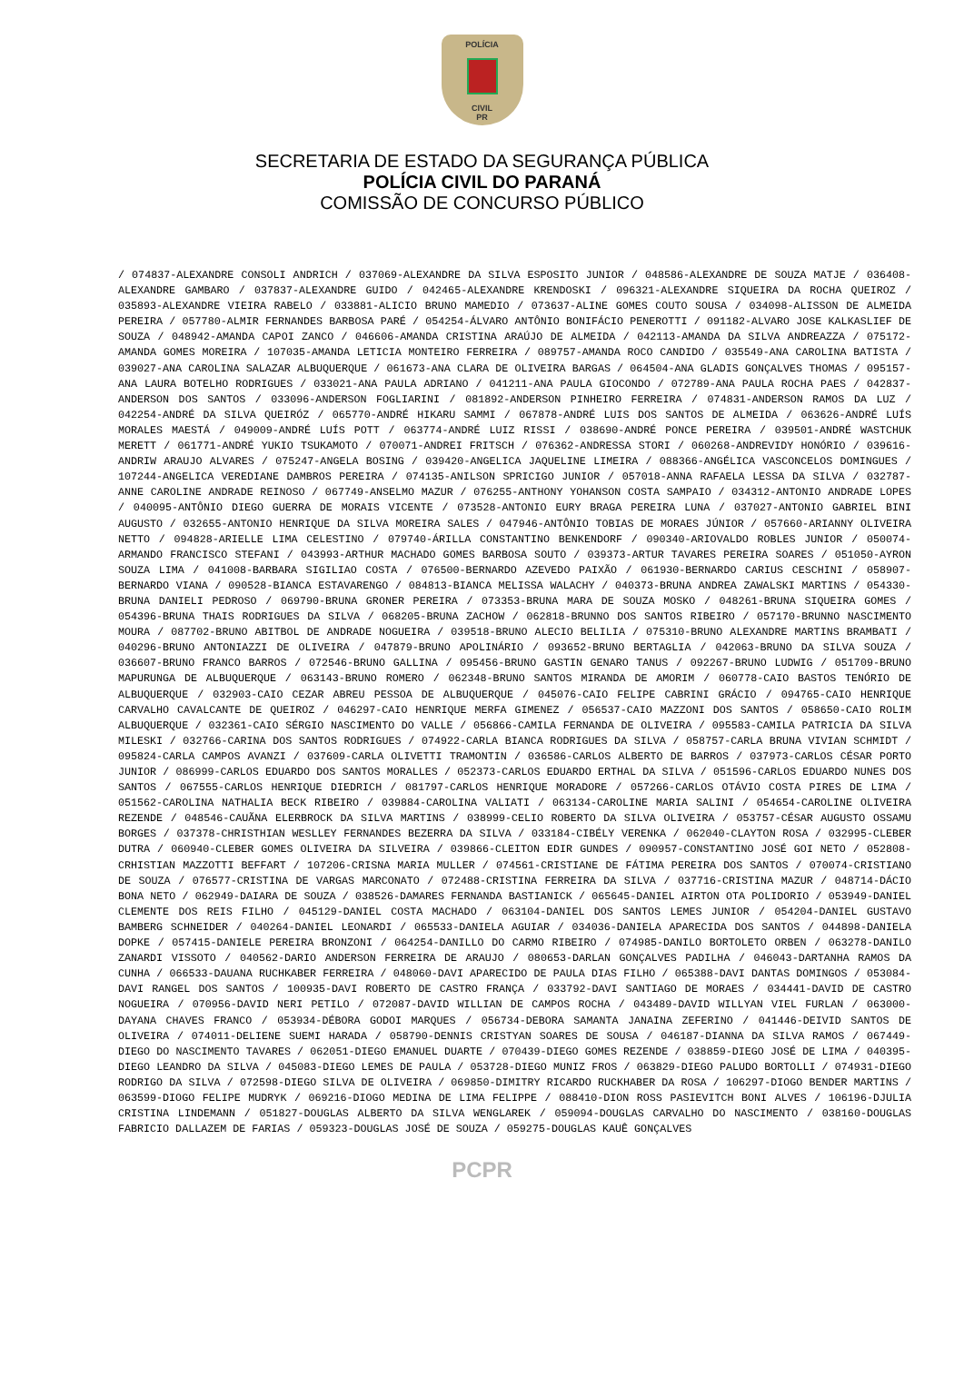POLÍCIA
CIVIL
PR
SECRETARIA DE ESTADO DA SEGURANÇA PÚBLICA
POLÍCIA CIVIL DO PARANÁ
COMISSÃO DE CONCURSO PÚBLICO
/ 074837-ALEXANDRE CONSOLI ANDRICH / 037069-ALEXANDRE DA SILVA ESPOSITO JUNIOR / 048586-ALEXANDRE DE SOUZA MATJE / 036408-ALEXANDRE GAMBARO / 037837-ALEXANDRE GUIDO / 042465-ALEXANDRE KRENDOSKI / 096321-ALEXANDRE SIQUEIRA DA ROCHA QUEIROZ / 035893-ALEXANDRE VIEIRA RABELO / 033881-ALICIO BRUNO MAMEDIO / 073637-ALINE GOMES COUTO SOUSA / 034098-ALISSON DE ALMEIDA PEREIRA / 057780-ALMIR FERNANDES BARBOSA PARÉ / 054254-ÁLVARO ANTÔNIO BONIFÁCIO PENEROTTI / 091182-ALVARO JOSE KALKASLIEF DE SOUZA / 048942-AMANDA CAPOI ZANCO / 046606-AMANDA CRISTINA ARAÚJO DE ALMEIDA / 042113-AMANDA DA SILVA ANDREAZZA / 075172-AMANDA GOMES MOREIRA / 107035-AMANDA LETICIA MONTEIRO FERREIRA / 089757-AMANDA ROCO CANDIDO / 035549-ANA CAROLINA BATISTA / 039027-ANA CAROLINA SALAZAR ALBUQUERQUE / 061673-ANA CLARA DE OLIVEIRA BARGAS / 064504-ANA GLADIS GONÇALVES THOMAS / 095157-ANA LAURA BOTELHO RODRIGUES / 033021-ANA PAULA ADRIANO / 041211-ANA PAULA GIOCONDO / 072789-ANA PAULA ROCHA PAES / 042837-ANDERSON DOS SANTOS / 033096-ANDERSON FOGLIARINI / 081892-ANDERSON PINHEIRO FERREIRA / 074831-ANDERSON RAMOS DA LUZ / 042254-ANDRÉ DA SILVA QUEIRÓZ / 065770-ANDRÉ HIKARU SAMMI / 067878-ANDRÉ LUIS DOS SANTOS DE ALMEIDA / 063626-ANDRÉ LUÍS MORALES MAESTÁ / 049009-ANDRÉ LUÍS POTT / 063774-ANDRÉ LUIZ RISSI / 038690-ANDRÉ PONCE PEREIRA / 039501-ANDRÉ WASTCHUK MERETT / 061771-ANDRÉ YUKIO TSUKAMOTO / 070071-ANDREI FRITSCH / 076362-ANDRESSA STORI / 060268-ANDREVIDY HONÓRIO / 039616-ANDRIW ARAUJO ALVARES / 075247-ANGELA BOSING / 039420-ANGELICA JAQUELINE LIMEIRA / 088366-ANGÉLICA VASCONCELOS DOMINGUES / 107244-ANGELICA VEREDIANE DAMBROS PEREIRA / 074135-ANILSON SPRICIGO JUNIOR / 057018-ANNA RAFAELA LESSA DA SILVA / 032787-ANNE CAROLINE ANDRADE REINOSO / 067749-ANSELMO MAZUR / 076255-ANTHONY YOHANSON COSTA SAMPAIO / 034312-ANTONIO ANDRADE LOPES / 040095-ANTÔNIO DIEGO GUERRA DE MORAIS VICENTE / 073528-ANTONIO EURY BRAGA PEREIRA LUNA / 037027-ANTONIO GABRIEL BINI AUGUSTO / 032655-ANTONIO HENRIQUE DA SILVA MOREIRA SALES / 047946-ANTÔNIO TOBIAS DE MORAES JÚNIOR / 057660-ARIANNY OLIVEIRA NETTO / 094828-ARIELLE LIMA CELESTINO / 079740-ÁRILLA CONSTANTINO BENKENDORF / 090340-ARIOVALDO ROBLES JUNIOR / 050074-ARMANDO FRANCISCO STEFANI / 043993-ARTHUR MACHADO GOMES BARBOSA SOUTO / 039373-ARTUR TAVARES PEREIRA SOARES / 051050-AYRON SOUZA LIMA / 041008-BARBARA SIGILIAO COSTA / 076500-BERNARDO AZEVEDO PAIXÃO / 061930-BERNARDO CARIUS CESCHINI / 058907-BERNARDO VIANA / 090528-BIANCA ESTAVARENGO / 084813-BIANCA MELISSA WALACHY / 040373-BRUNA ANDREA ZAWALSKI MARTINS / 054330-BRUNA DANIELI PEDROSO / 069790-BRUNA GRONER PEREIRA / 073353-BRUNA MARA DE SOUZA MOSKO / 048261-BRUNA SIQUEIRA GOMES / 054396-BRUNA THAIS RODRIGUES DA SILVA / 068205-BRUNA ZACHOW / 062818-BRUNNO DOS SANTOS RIBEIRO / 057170-BRUNNO NASCIMENTO MOURA / 087702-BRUNO ABITBOL DE ANDRADE NOGUEIRA / 039518-BRUNO ALECIO BELILIA / 075310-BRUNO ALEXANDRE MARTINS BRAMBATI / 040296-BRUNO ANTONIAZZI DE OLIVEIRA / 047879-BRUNO APOLINÁRIO / 093652-BRUNO BERTAGLIA / 042063-BRUNO DA SILVA SOUZA / 036607-BRUNO FRANCO BARROS / 072546-BRUNO GALLINA / 095456-BRUNO GASTIN GENARO TANUS / 092267-BRUNO LUDWIG / 051709-BRUNO MAPURUNGA DE ALBUQUERQUE / 063143-BRUNO ROMERO / 062348-BRUNO SANTOS MIRANDA DE AMORIM / 060778-CAIO BASTOS TENÓRIO DE ALBUQUERQUE / 032903-CAIO CEZAR ABREU PESSOA DE ALBUQUERQUE / 045076-CAIO FELIPE CABRINI GRÁCIO / 094765-CAIO HENRIQUE CARVALHO CAVALCANTE DE QUEIROZ / 046297-CAIO HENRIQUE MERFA GIMENEZ / 056537-CAIO MAZZONI DOS SANTOS / 058650-CAIO ROLIM ALBUQUERQUE / 032361-CAIO SÉRGIO NASCIMENTO DO VALLE / 056866-CAMILA FERNANDA DE OLIVEIRA / 095583-CAMILA PATRICIA DA SILVA MILESKI / 032766-CARINA DOS SANTOS RODRIGUES / 074922-CARLA BIANCA RODRIGUES DA SILVA / 058757-CARLA BRUNA VIVIAN SCHMIDT / 095824-CARLA CAMPOS AVANZI / 037609-CARLA OLIVETTI TRAMONTIN / 036586-CARLOS ALBERTO DE BARROS / 037973-CARLOS CÉSAR PORTO JUNIOR / 086999-CARLOS EDUARDO DOS SANTOS MORALLES / 052373-CARLOS EDUARDO ERTHAL DA SILVA / 051596-CARLOS EDUARDO NUNES DOS SANTOS / 067555-CARLOS HENRIQUE DIEDRICH / 081797-CARLOS HENRIQUE MORADORE / 057266-CARLOS OTÁVIO COSTA PIRES DE LIMA / 051562-CAROLINA NATHALIA BECK RIBEIRO / 039884-CAROLINA VALIATI / 063134-CAROLINE MARIA SALINI / 054654-CAROLINE OLIVEIRA REZENDE / 048546-CAUÃNA ELERBROCK DA SILVA MARTINS / 038999-CELIO ROBERTO DA SILVA OLIVEIRA / 053757-CÉSAR AUGUSTO OSSAMU BORGES / 037378-CHRISTHIAN WESLLEY FERNANDES BEZERRA DA SILVA / 033184-CIBÉLY VERENKA / 062040-CLAYTON ROSA / 032995-CLEBER DUTRA / 060940-CLEBER GOMES OLIVEIRA DA SILVEIRA / 039866-CLEITON EDIR GUNDES / 090957-CONSTANTINO JOSÉ GOI NETO / 052808-CRHISTIAN MAZZOTTI BEFFART / 107206-CRISNA MARIA MULLER / 074561-CRISTIANE DE FÁTIMA PEREIRA DOS SANTOS / 070074-CRISTIANO DE SOUZA / 076577-CRISTINA DE VARGAS MARCONATO / 072488-CRISTINA FERREIRA DA SILVA / 037716-CRISTINA MAZUR / 048714-DÁCIO BONA NETO / 062949-DAIARA DE SOUZA / 038526-DAMARES FERNANDA BASTIANICK / 065645-DANIEL AIRTON OTA POLIDORIO / 053949-DANIEL CLEMENTE DOS REIS FILHO / 045129-DANIEL COSTA MACHADO / 063104-DANIEL DOS SANTOS LEMES JUNIOR / 054204-DANIEL GUSTAVO BAMBERG SCHNEIDER / 040264-DANIEL LEONARDI / 065533-DANIELA AGUIAR / 034036-DANIELA APARECIDA DOS SANTOS / 044898-DANIELA DOPKE / 057415-DANIELE PEREIRA BRONZONI / 064254-DANILLO DO CARMO RIBEIRO / 074985-DANILO BORTOLETO ORBEN / 063278-DANILO ZANARDI VISSOTO / 040562-DARIO ANDERSON FERREIRA DE ARAUJO / 080653-DARLAN GONÇALVES PADILHA / 046043-DARTANHA RAMOS DA CUNHA / 066533-DAUANA RUCHKABER FERREIRA / 048060-DAVI APARECIDO DE PAULA DIAS FILHO / 065388-DAVI DANTAS DOMINGOS / 053084-DAVI RANGEL DOS SANTOS / 100935-DAVI ROBERTO DE CASTRO FRANÇA / 033792-DAVI SANTIAGO DE MORAES / 034441-DAVID DE CASTRO NOGUEIRA / 070956-DAVID NERI PETILO / 072087-DAVID WILLIAN DE CAMPOS ROCHA / 043489-DAVID WILLYAN VIEL FURLAN / 063000-DAYANA CHAVES FRANCO / 053934-DÉBORA GODOI MARQUES / 056734-DEBORA SAMANTA JANAINA ZEFERINO / 041446-DEIVID SANTOS DE OLIVEIRA / 074011-DELIENE SUEMI HARADA / 058790-DENNIS CRISTYAN SOARES DE SOUSA / 046187-DIANNA DA SILVA RAMOS / 067449-DIEGO DO NASCIMENTO TAVARES / 062051-DIEGO EMANUEL DUARTE / 070439-DIEGO GOMES REZENDE / 038859-DIEGO JOSÉ DE LIMA / 040395-DIEGO LEANDRO DA SILVA / 045083-DIEGO LEMES DE PAULA / 053728-DIEGO MUNIZ FROS / 063829-DIEGO PALUDO BORTOLLI / 074931-DIEGO RODRIGO DA SILVA / 072598-DIEGO SILVA DE OLIVEIRA / 069850-DIMITRY RICARDO RUCKHABER DA ROSA / 106297-DIOGO BENDER MARTINS / 063599-DIOGO FELIPE MUDRYK / 069216-DIOGO MEDINA DE LIMA FELIPPE / 088410-DION ROSS PASIEVITCH BONI ALVES / 106196-DJULIA CRISTINA LINDEMANN / 051827-DOUGLAS ALBERTO DA SILVA WENGLAREK / 059094-DOUGLAS CARVALHO DO NASCIMENTO / 038160-DOUGLAS FABRICIO DALLAZEM DE FARIAS / 059323-DOUGLAS JOSÉ DE SOUZA / 059275-DOUGLAS KAUÊ GONÇALVES
PCPR